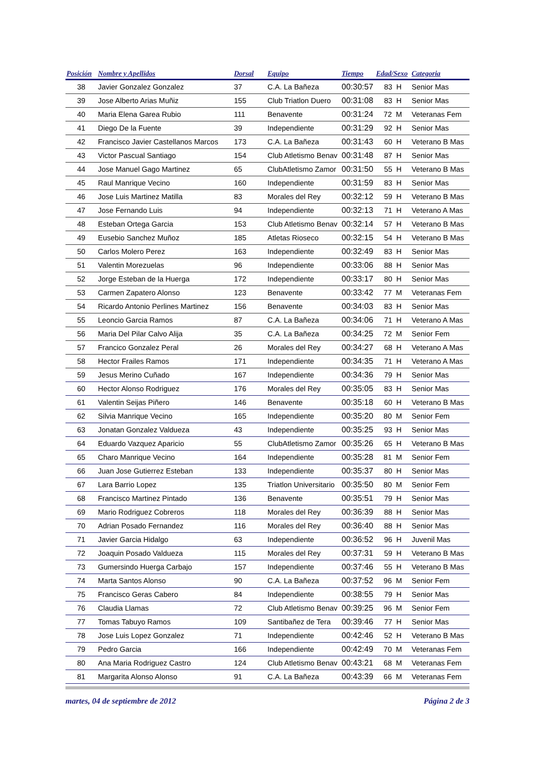| Posición | Nombre y Apellidos | Dorsal | Equipo | Tiempo | Edad/Sexo | Categoria |
| --- | --- | --- | --- | --- | --- | --- |
| 38 | Javier Gonzalez Gonzalez | 37 | C.A. La Bañeza | 00:30:57 | 83 H | Senior Mas |
| 39 | Jose Alberto Arias Muñiz | 155 | Club Triatlon Duero | 00:31:08 | 83 H | Senior Mas |
| 40 | Maria Elena Garea Rubio | 111 | Benavente | 00:31:24 | 72 M | Veteranas Fem |
| 41 | Diego De la Fuente | 39 | Independiente | 00:31:29 | 92 H | Senior Mas |
| 42 | Francisco Javier Castellanos Marcos | 173 | C.A. La Bañeza | 00:31:43 | 60 H | Veterano B Mas |
| 43 | Victor Pascual Santiago | 154 | Club Atletismo Benav | 00:31:48 | 87 H | Senior Mas |
| 44 | Jose Manuel Gago Martinez | 65 | ClubAtletismo Zamor | 00:31:50 | 55 H | Veterano B Mas |
| 45 | Raul Manrique Vecino | 160 | Independiente | 00:31:59 | 83 H | Senior Mas |
| 46 | Jose Luis Martinez Matilla | 83 | Morales del Rey | 00:32:12 | 59 H | Veterano B Mas |
| 47 | Jose Fernando Luis | 94 | Independiente | 00:32:13 | 71 H | Veterano A Mas |
| 48 | Esteban Ortega Garcia | 153 | Club Atletismo Benav | 00:32:14 | 57 H | Veterano B Mas |
| 49 | Eusebio Sanchez Muñoz | 185 | Atletas Rioseco | 00:32:15 | 54 H | Veterano B Mas |
| 50 | Carlos Molero Perez | 163 | Independiente | 00:32:49 | 83 H | Senior Mas |
| 51 | Valentin Morezuelas | 96 | Independiente | 00:33:06 | 88 H | Senior Mas |
| 52 | Jorge Esteban de la Huerga | 172 | Independiente | 00:33:17 | 80 H | Senior Mas |
| 53 | Carmen Zapatero Alonso | 123 | Benavente | 00:33:42 | 77 M | Veteranas Fem |
| 54 | Ricardo Antonio Perlines Martinez | 156 | Benavente | 00:34:03 | 83 H | Senior Mas |
| 55 | Leoncio Garcia Ramos | 87 | C.A. La Bañeza | 00:34:06 | 71 H | Veterano A Mas |
| 56 | Maria Del Pilar Calvo Alija | 35 | C.A. La Bañeza | 00:34:25 | 72 M | Senior Fem |
| 57 | Francico Gonzalez Peral | 26 | Morales del Rey | 00:34:27 | 68 H | Veterano A Mas |
| 58 | Hector Frailes Ramos | 171 | Independiente | 00:34:35 | 71 H | Veterano A Mas |
| 59 | Jesus Merino Cuñado | 167 | Independiente | 00:34:36 | 79 H | Senior Mas |
| 60 | Hector Alonso Rodriguez | 176 | Morales del Rey | 00:35:05 | 83 H | Senior Mas |
| 61 | Valentin Seijas Piñero | 146 | Benavente | 00:35:18 | 60 H | Veterano B Mas |
| 62 | Silvia Manrique Vecino | 165 | Independiente | 00:35:20 | 80 M | Senior Fem |
| 63 | Jonatan Gonzalez Valdueza | 43 | Independiente | 00:35:25 | 93 H | Senior Mas |
| 64 | Eduardo Vazquez Aparicio | 55 | ClubAtletismo Zamor | 00:35:26 | 65 H | Veterano B Mas |
| 65 | Charo Manrique Vecino | 164 | Independiente | 00:35:28 | 81 M | Senior Fem |
| 66 | Juan Jose Gutierrez Esteban | 133 | Independiente | 00:35:37 | 80 H | Senior Mas |
| 67 | Lara Barrio Lopez | 135 | Triatlon Universitario | 00:35:50 | 80 M | Senior Fem |
| 68 | Francisco Martinez Pintado | 136 | Benavente | 00:35:51 | 79 H | Senior Mas |
| 69 | Mario Rodriguez Cobreros | 118 | Morales del Rey | 00:36:39 | 88 H | Senior Mas |
| 70 | Adrian Posado Fernandez | 116 | Morales del Rey | 00:36:40 | 88 H | Senior Mas |
| 71 | Javier Garcia Hidalgo | 63 | Independiente | 00:36:52 | 96 H | Juvenil Mas |
| 72 | Joaquin Posado Valdueza | 115 | Morales del Rey | 00:37:31 | 59 H | Veterano B Mas |
| 73 | Gumersindo Huerga Carbajo | 157 | Independiente | 00:37:46 | 55 H | Veterano B Mas |
| 74 | Marta Santos Alonso | 90 | C.A. La Bañeza | 00:37:52 | 96 M | Senior Fem |
| 75 | Francisco Geras Cabero | 84 | Independiente | 00:38:55 | 79 H | Senior Mas |
| 76 | Claudia Llamas | 72 | Club Atletismo Benav | 00:39:25 | 96 M | Senior Fem |
| 77 | Tomas Tabuyo Ramos | 109 | Santibañez de Tera | 00:39:46 | 77 H | Senior Mas |
| 78 | Jose Luis Lopez Gonzalez | 71 | Independiente | 00:42:46 | 52 H | Veterano B Mas |
| 79 | Pedro Garcia | 166 | Independiente | 00:42:49 | 70 M | Veteranas Fem |
| 80 | Ana Maria Rodriguez Castro | 124 | Club Atletismo Benav | 00:43:21 | 68 M | Veteranas Fem |
| 81 | Margarita Alonso Alonso | 91 | C.A. La Bañeza | 00:43:39 | 66 M | Veteranas Fem |
martes, 04 de septiembre de 2012 Página 2 de 3